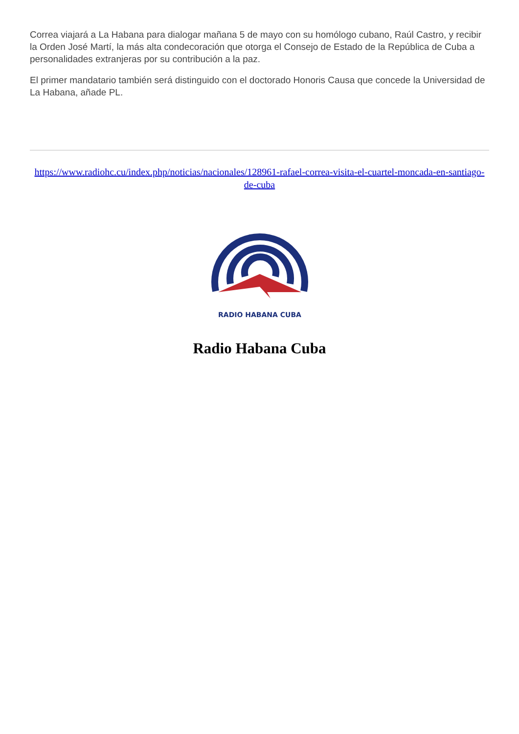Correa viajará a La Habana para dialogar mañana 5 de mayo con su homólogo cubano, Raúl Castro, y recibir la Orden José Martí, la más alta condecoración que otorga el Consejo de Estado de la República de Cuba a personalidades extranjeras por su contribución a la paz.
El primer mandatario también será distinguido con el doctorado Honoris Causa que concede la Universidad de La Habana, añade PL.
https://www.radiohc.cu/index.php/noticias/nacionales/128961-rafael-correa-visita-el-cuartel-moncada-en-santiago-de-cuba
RADIO HABANA CUBA
Radio Habana Cuba